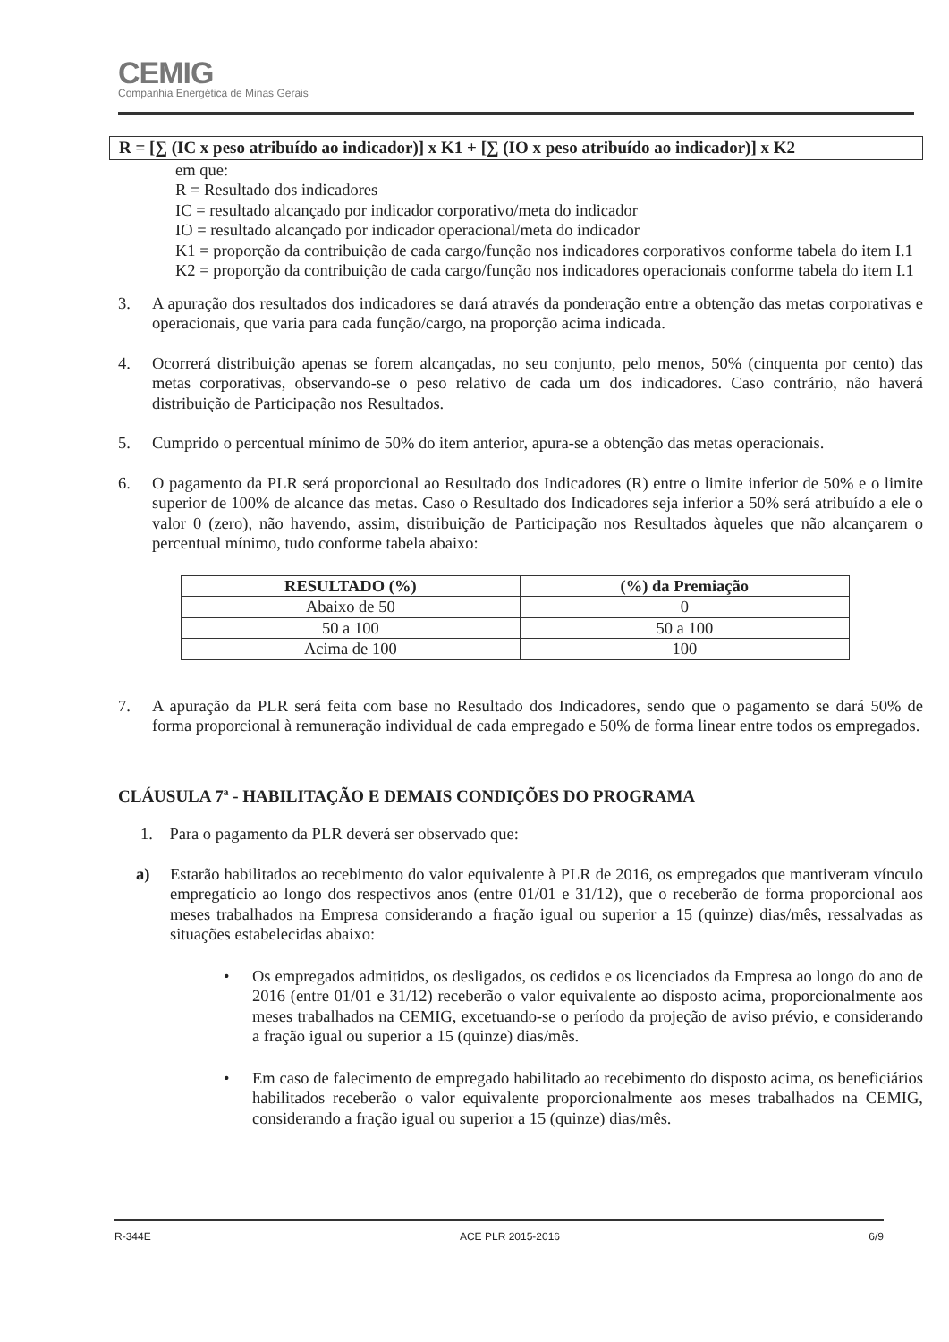CEMIG
Companhia Energética de Minas Gerais
R = [∑ (IC x peso atribuído ao indicador)] x K1 + [∑ (IO x peso atribuído ao indicador)] x K2
em que:
R = Resultado dos indicadores
IC = resultado alcançado por indicador corporativo/meta do indicador
IO = resultado alcançado por indicador operacional/meta do indicador
K1 = proporção da contribuição de cada cargo/função nos indicadores corporativos conforme tabela do item I.1
K2 = proporção da contribuição de cada cargo/função nos indicadores operacionais conforme tabela do item I.1
3. A apuração dos resultados dos indicadores se dará através da ponderação entre a obtenção das metas corporativas e operacionais, que varia para cada função/cargo, na proporção acima indicada.
4. Ocorrerá distribuição apenas se forem alcançadas, no seu conjunto, pelo menos, 50% (cinquenta por cento) das metas corporativas, observando-se o peso relativo de cada um dos indicadores. Caso contrário, não haverá distribuição de Participação nos Resultados.
5. Cumprido o percentual mínimo de 50% do item anterior, apura-se a obtenção das metas operacionais.
6. O pagamento da PLR será proporcional ao Resultado dos Indicadores (R) entre o limite inferior de 50% e o limite superior de 100% de alcance das metas. Caso o Resultado dos Indicadores seja inferior a 50% será atribuído a ele o valor 0 (zero), não havendo, assim, distribuição de Participação nos Resultados àqueles que não alcançarem o percentual mínimo, tudo conforme tabela abaixo:
| RESULTADO (%) | (%) da Premiação |
| --- | --- |
| Abaixo de 50 | 0 |
| 50 a 100 | 50 a 100 |
| Acima de 100 | 100 |
7. A apuração da PLR será feita com base no Resultado dos Indicadores, sendo que o pagamento se dará 50% de forma proporcional à remuneração individual de cada empregado e 50% de forma linear entre todos os empregados.
CLÁUSULA 7ª - HABILITAÇÃO E DEMAIS CONDIÇÕES DO PROGRAMA
1. Para o pagamento da PLR deverá ser observado que:
a) Estarão habilitados ao recebimento do valor equivalente à PLR de 2016, os empregados que mantiveram vínculo empregatício ao longo dos respectivos anos (entre 01/01 e 31/12), que o receberão de forma proporcional aos meses trabalhados na Empresa considerando a fração igual ou superior a 15 (quinze) dias/mês, ressalvadas as situações estabelecidas abaixo:
• Os empregados admitidos, os desligados, os cedidos e os licenciados da Empresa ao longo do ano de 2016 (entre 01/01 e 31/12) receberão o valor equivalente ao disposto acima, proporcionalmente aos meses trabalhados na CEMIG, excetuando-se o período da projeção de aviso prévio, e considerando a fração igual ou superior a 15 (quinze) dias/mês.
• Em caso de falecimento de empregado habilitado ao recebimento do disposto acima, os beneficiários habilitados receberão o valor equivalente proporcionalmente aos meses trabalhados na CEMIG, considerando a fração igual ou superior a 15 (quinze) dias/mês.
R-344E ACE PLR 2015-2016 6/9